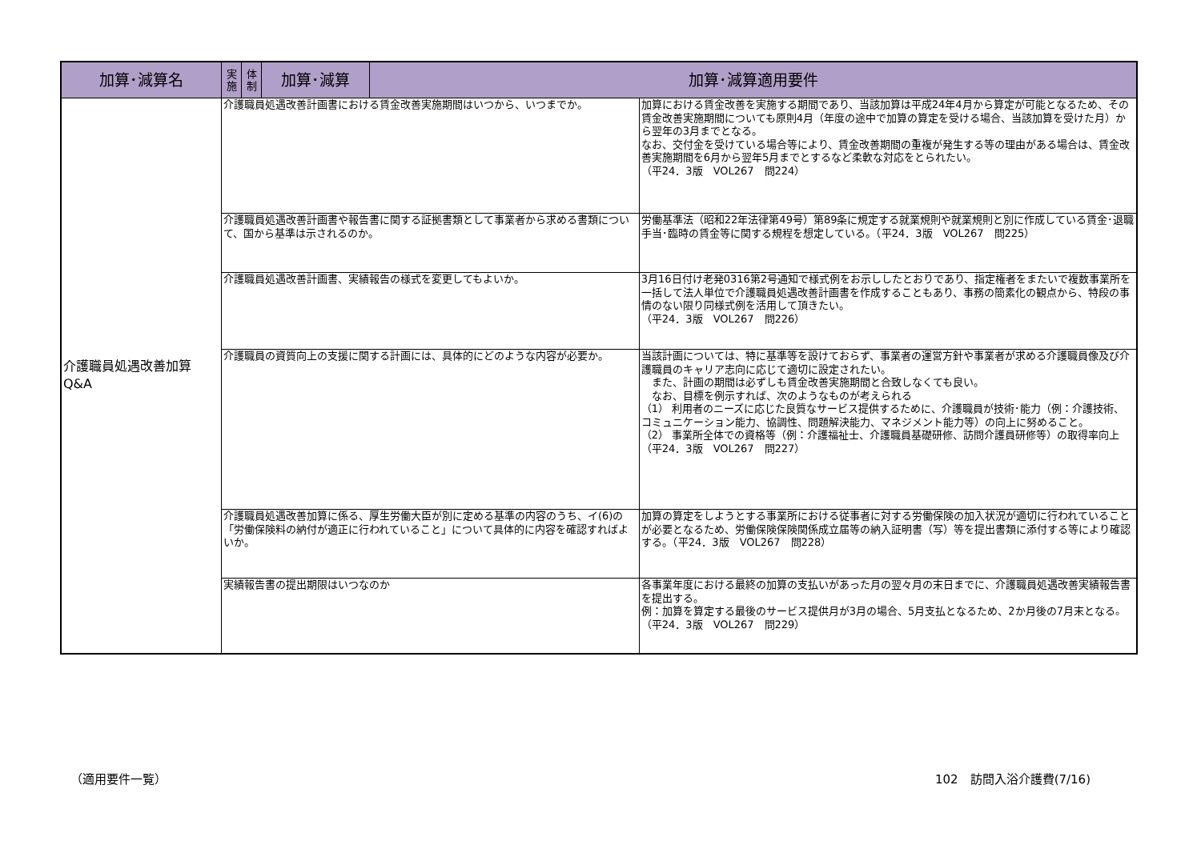| 加算･減算名 | 実 施 | 体 制 | 加算･減算 | 加算･減算適用要件 | |
| --- | --- | --- | --- | --- | --- |
| 介護職員処遇改善加算 Q&A | 介護職員処遇改善計画書における賃金改善実施期間はいつから、いつまでか。 | | | | 加算における賃金改善を実施する期間であり、当該加算は平成24年4月から算定が可能となるため、その賃金改善実施期間についても原則4月（年度の途中で加算の算定を受ける場合、当該加算を受けた月）から翌年の3月までとなる。 なお、交付金を受けている場合等により、賃金改善期間の重複が発生する等の理由がある場合は、賃金改善実施期間を6月から翌年5月までとするなど柔軟な対応をとられたい。 （平24．3版 VOL267 問224） |
| | 介護職員処遇改善計画書や報告書に関する証拠書類として事業者から求める書類について、国から基準は示されるのか。 | | | | 労働基準法（昭和22年法律第49号）第89条に規定する就業規則や就業規則と別に作成している賃金･退職手当･臨時の賃金等に関する規程を想定している。（平24．3版 VOL267 問225） |
| | 介護職員処遇改善計画書、実績報告の様式を変更してもよいか。 | | | | 3月16日付け老発0316第2号通知で様式例をお示ししたとおりであり、指定権者をまたいで複数事業所を一括して法人単位で介護職員処遇改善計画書を作成することもあり、事務の簡素化の観点から、特段の事情のない限り同様式例を活用して頂きたい。 （平24．3版 VOL267 問226） |
| | 介護職員の資質向上の支援に関する計画には、具体的にどのような内容が必要か。 | | | | 当該計画については、特に基準等を設けておらず、事業者の運営方針や事業者が求める介護職員像及び介護職員のキャリア志向に応じて適切に設定されたい。 また、計画の期間は必ずしも賃金改善実施期間と合致しなくても良い。 なお、目標を例示すれば、次のようなものが考えられる （1） 利用者のニーズに応じた良質なサービス提供するために、介護職員が技術･能力（例：介護技術、コミュニケーション能力、協調性、問題解決能力、マネジメント能力等）の向上に努めること。 （2） 事業所全体での資格等（例：介護福祉士、介護職員基礎研修、訪問介護員研修等）の取得率向上 （平24．3版 VOL267 問227） |
| | 介護職員処遇改善加算に係る、厚生労働大臣が別に定める基準の内容のうち、イ(6)の「労働保険料の納付が適正に行われていること」について具体的に内容を確認すればよいか。 | | | | 加算の算定をしようとする事業所における従事者に対する労働保険の加入状況が適切に行われていることが必要となるため、労働保険保険関係成立届等の納入証明書（写）等を提出書類に添付する等により確認する。（平24．3版 VOL267 問228） |
| | 実績報告書の提出期限はいつなのか | | | | 各事業年度における最終の加算の支払いがあった月の翌々月の末日までに、介護職員処遇改善実績報告書を提出する。 例：加算を算定する最後のサービス提供月が3月の場合、5月支払となるため、2か月後の7月末となる。（平24．3版 VOL267 問229） |
（適用要件一覧） 102　訪問入浴介護費(7/16)